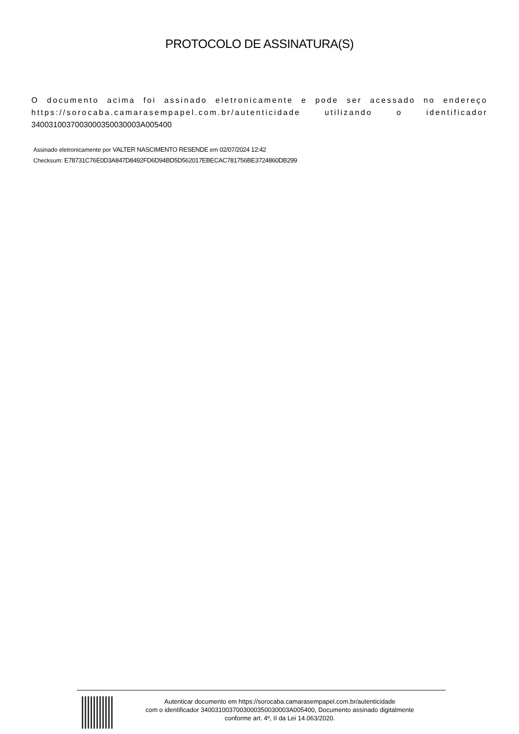PROTOCOLO DE ASSINATURA(S)
O documento acima foi assinado eletronicamente e pode ser acessado no endereço https://sorocaba.camarasempapel.com.br/autenticidade utilizando o identificador 340031003700300035003000​3A005400
Assinado eletronicamente por VALTER NASCIMENTO RESENDE em 02/07/2024 12:42
Checksum: E78731C76E0D3A847D8492FD6D94BD5D562017EBECAC781756BE3724860DB299
Autenticar documento em https://sorocaba.camarasempapel.com.br/autenticidade
com o identificador 3400310037003000350030003A005400, Documento assinado digitalmente
conforme art. 4º, II da Lei 14.063/2020.